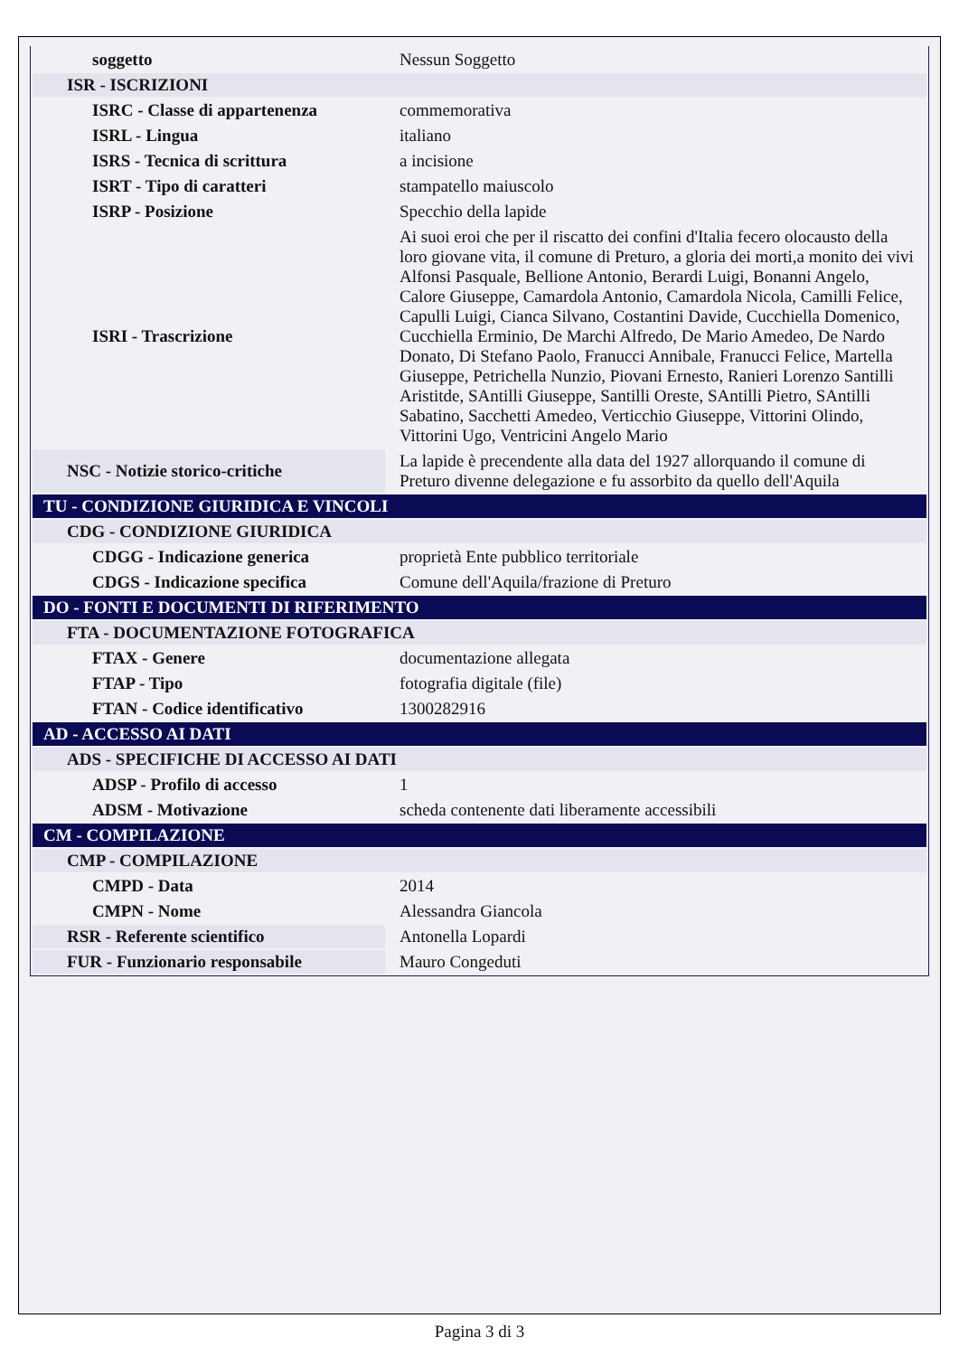| soggetto | Nessun Soggetto |
| ISR - ISCRIZIONI | |
| ISRC - Classe di appartenenza | commemorativa |
| ISRL - Lingua | italiano |
| ISRS - Tecnica di scrittura | a incisione |
| ISRT - Tipo di caratteri | stampatello maiuscolo |
| ISRP - Posizione | Specchio della lapide |
| ISRI - Trascrizione | Ai suoi eroi che per il riscatto dei confini d'Italia fecero olocausto della loro giovane vita, il comune di Preturo, a gloria dei morti,a monito dei vivi Alfonsi Pasquale, Bellione Antonio, Berardi Luigi, Bonanni Angelo, Calore Giuseppe, Camardola Antonio, Camardola Nicola, Camilli Felice, Capulli Luigi, Cianca Silvano, Costantini Davide, Cucchiella Domenico, Cucchiella Erminio, De Marchi Alfredo, De Mario Amedeo, De Nardo Donato, Di Stefano Paolo, Franucci Annibale, Franucci Felice, Martella Giuseppe, Petrichella Nunzio, Piovani Ernesto, Ranieri Lorenzo Santilli Aristitde, SAntilli Giuseppe, Santilli Oreste, SAntilli Pietro, SAntilli Sabatino, Sacchetti Amedeo, Verticchio Giuseppe, Vittorini Olindo, Vittorini Ugo, Ventricini Angelo Mario |
| NSC - Notizie storico-critiche | La lapide è precendente alla data del 1927 allorquando il comune di Preturo divenne delegazione e fu assorbito da quello dell'Aquila |
| TU - CONDIZIONE GIURIDICA E VINCOLI | |
| CDG - CONDIZIONE GIURIDICA | |
| CDGG - Indicazione generica | proprietà Ente pubblico territoriale |
| CDGS - Indicazione specifica | Comune dell'Aquila/frazione di Preturo |
| DO - FONTI E DOCUMENTI DI RIFERIMENTO | |
| FTA - DOCUMENTAZIONE FOTOGRAFICA | |
| FTAX - Genere | documentazione allegata |
| FTAP - Tipo | fotografia digitale (file) |
| FTAN - Codice identificativo | 1300282916 |
| AD - ACCESSO AI DATI | |
| ADS - SPECIFICHE DI ACCESSO AI DATI | |
| ADSP - Profilo di accesso | 1 |
| ADSM - Motivazione | scheda contenente dati liberamente accessibili |
| CM - COMPILAZIONE | |
| CMP - COMPILAZIONE | |
| CMPD - Data | 2014 |
| CMPN - Nome | Alessandra Giancola |
| RSR - Referente scientifico | Antonella Lopardi |
| FUR - Funzionario responsabile | Mauro Congeduti |
Pagina 3 di 3